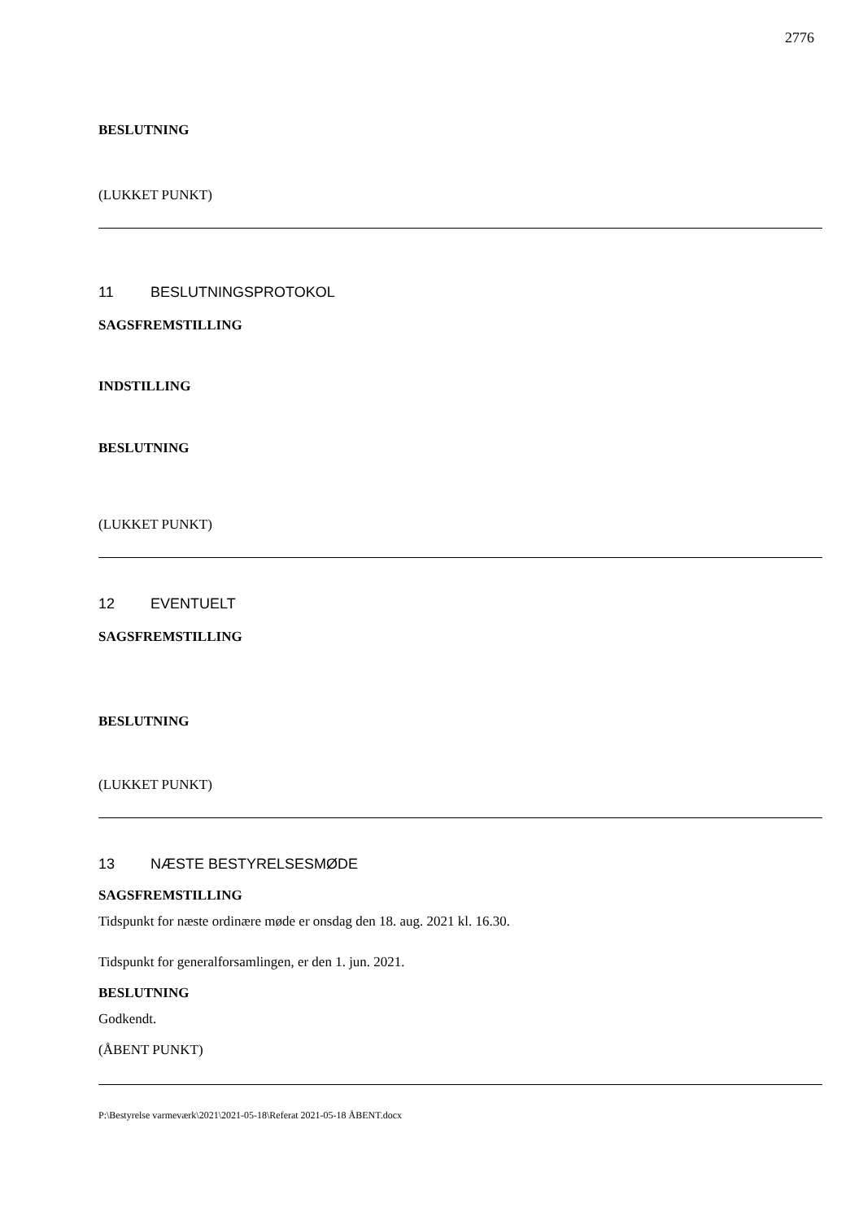2776
BESLUTNING
(LUKKET PUNKT)
11 BESLUTNINGSPROTOKOL
SAGSFREMSTILLING
INDSTILLING
BESLUTNING
(LUKKET PUNKT)
12 EVENTUELT
SAGSFREMSTILLING
BESLUTNING
(LUKKET PUNKT)
13 NÆSTE BESTYRELSESMØDE
SAGSFREMSTILLING
Tidspunkt for næste ordinære møde er onsdag den 18. aug. 2021 kl. 16.30.
Tidspunkt for generalforsamlingen, er den 1. jun. 2021.
BESLUTNING
Godkendt.
(ÅBENT PUNKT)
P:\Bestyrelse varmeværk\2021\2021-05-18\Referat 2021-05-18 ÅBENT.docx